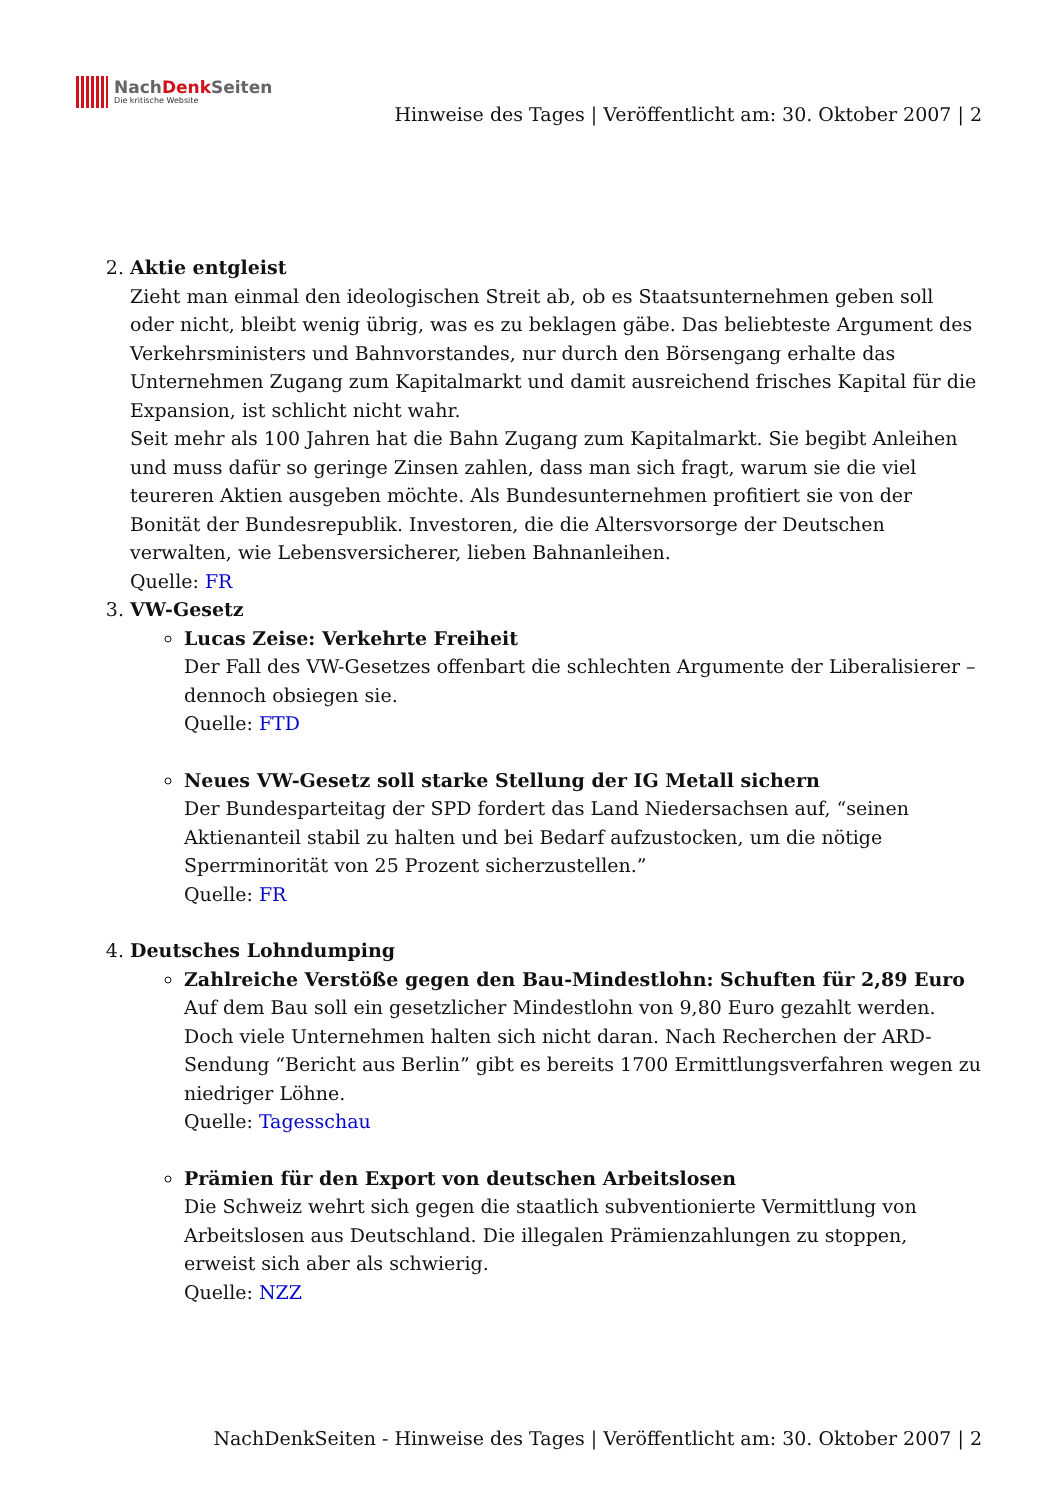NachDenk Seiten
Die kritische Website
Hinweise des Tages | Veröffentlicht am: 30. Oktober 2007 | 2
2. Aktie entgleist
Zieht man einmal den ideologischen Streit ab, ob es Staatsunternehmen geben soll oder nicht, bleibt wenig übrig, was es zu beklagen gäbe. Das beliebteste Argument des Verkehrsministers und Bahnvorstandes, nur durch den Börsengang erhalte das Unternehmen Zugang zum Kapitalmarkt und damit ausreichend frisches Kapital für die Expansion, ist schlicht nicht wahr.
Seit mehr als 100 Jahren hat die Bahn Zugang zum Kapitalmarkt. Sie begibt Anleihen und muss dafür so geringe Zinsen zahlen, dass man sich fragt, warum sie die viel teureren Aktien ausgeben möchte. Als Bundesunternehmen profitiert sie von der Bonität der Bundesrepublik. Investoren, die die Altersvorsorge der Deutschen verwalten, wie Lebensversicherer, lieben Bahnanleihen.
Quelle: FR
3. VW-Gesetz
Lucas Zeise: Verkehrte Freiheit
Der Fall des VW-Gesetzes offenbart die schlechten Argumente der Liberalisierer – dennoch obsiegen sie.
Quelle: FTD
Neues VW-Gesetz soll starke Stellung der IG Metall sichern
Der Bundesparteitag der SPD fordert das Land Niedersachsen auf, “seinen Aktienanteil stabil zu halten und bei Bedarf aufzustocken, um die nötige Sperrminorität von 25 Prozent sicherzustellen.”
Quelle: FR
4. Deutsches Lohndumping
Zahlreiche Verstöße gegen den Bau-Mindestlohn: Schuften für 2,89 Euro
Auf dem Bau soll ein gesetzlicher Mindestlohn von 9,80 Euro gezahlt werden. Doch viele Unternehmen halten sich nicht daran. Nach Recherchen der ARD-Sendung “Bericht aus Berlin” gibt es bereits 1700 Ermittlungsverfahren wegen zu niedriger Löhne.
Quelle: Tagesschau
Prämien für den Export von deutschen Arbeitslosen
Die Schweiz wehrt sich gegen die staatlich subventionierte Vermittlung von Arbeitslosen aus Deutschland. Die illegalen Prämienzahlungen zu stoppen, erweist sich aber als schwierig.
Quelle: NZZ
NachDenkSeiten - Hinweise des Tages | Veröffentlicht am: 30. Oktober 2007 | 2